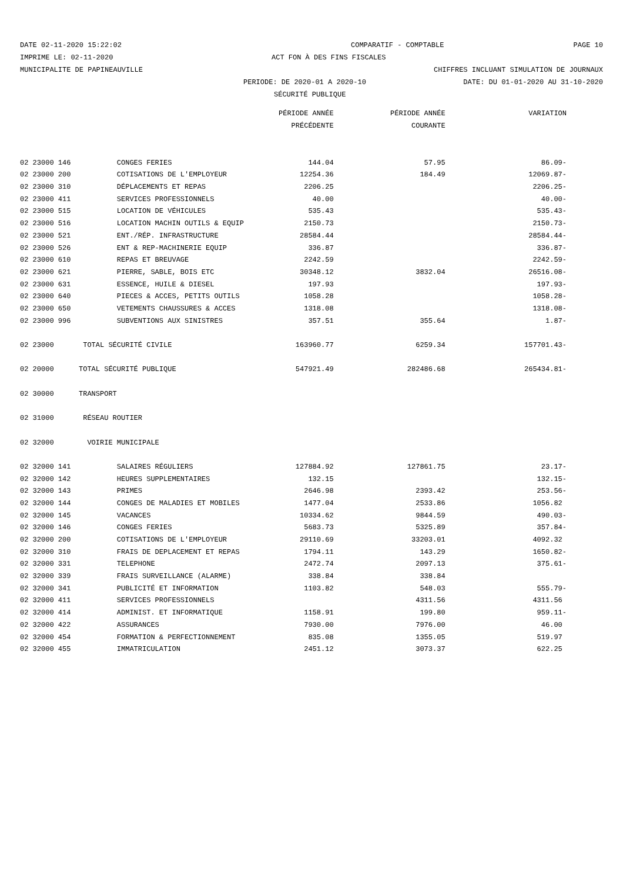DATE 02-11-2020 15:22:02 COMPARATIF - COMPTABLE PAGE 10
IMPRIME LE: 02-11-2020 ACT FON À DES FINS FISCALES
MUNICIPALITE DE PAPINEAUVILLE CHIFFRES INCLUANT SIMULATION DE JOURNAUX
PERIODE: DE 2020-01 A 2020-10 DATE: DU 01-01-2020 AU 31-10-2020
SÉCURITÉ PUBLIQUE
| | | PÉRIODE ANNÉE | PÉRIODE ANNÉE | VARIATION |
| --- | --- | --- | --- | --- |
| | | PRÉCÉDENTE | COURANTE | |
| 02 23000 146 | CONGES FERIES | 144.04 | 57.95 | 86.09- |
| 02 23000 200 | COTISATIONS DE L'EMPLOYEUR | 12254.36 | 184.49 | 12069.87- |
| 02 23000 310 | DÉPLACEMENTS ET REPAS | 2206.25 | | 2206.25- |
| 02 23000 411 | SERVICES PROFESSIONNELS | 40.00 | | 40.00- |
| 02 23000 515 | LOCATION DE VÉHICULES | 535.43 | | 535.43- |
| 02 23000 516 | LOCATION MACHIN OUTILS & EQUIP | 2150.73 | | 2150.73- |
| 02 23000 521 | ENT./RÉP. INFRASTRUCTURE | 28584.44 | | 28584.44- |
| 02 23000 526 | ENT & REP-MACHINERIE EQUIP | 336.87 | | 336.87- |
| 02 23000 610 | REPAS ET BREUVAGE | 2242.59 | | 2242.59- |
| 02 23000 621 | PIERRE, SABLE, BOIS ETC | 30348.12 | 3832.04 | 26516.08- |
| 02 23000 631 | ESSENCE, HUILE & DIESEL | 197.93 | | 197.93- |
| 02 23000 640 | PIECES & ACCES, PETITS OUTILS | 1058.28 | | 1058.28- |
| 02 23000 650 | VETEMENTS CHAUSSURES & ACCES | 1318.08 | | 1318.08- |
| 02 23000 996 | SUBVENTIONS AUX SINISTRES | 357.51 | 355.64 | 1.87- |
| 02 23000 | TOTAL SÉCURITÉ CIVILE | 163960.77 | 6259.34 | 157701.43- |
| 02 20000 | TOTAL SÉCURITÉ PUBLIQUE | 547921.49 | 282486.68 | 265434.81- |
| 02 30000 | TRANSPORT | | | |
| 02 31000 | RÉSEAU ROUTIER | | | |
| 02 32000 | VOIRIE MUNICIPALE | | | |
| 02 32000 141 | SALAIRES RÉGULIERS | 127884.92 | 127861.75 | 23.17- |
| 02 32000 142 | HEURES SUPPLEMENTAIRES | 132.15 | | 132.15- |
| 02 32000 143 | PRIMES | 2646.98 | 2393.42 | 253.56- |
| 02 32000 144 | CONGES DE MALADIES ET MOBILES | 1477.04 | 2533.86 | 1056.82 |
| 02 32000 145 | VACANCES | 10334.62 | 9844.59 | 490.03- |
| 02 32000 146 | CONGES FERIES | 5683.73 | 5325.89 | 357.84- |
| 02 32000 200 | COTISATIONS DE L'EMPLOYEUR | 29110.69 | 33203.01 | 4092.32 |
| 02 32000 310 | FRAIS DE DEPLACEMENT ET REPAS | 1794.11 | 143.29 | 1650.82- |
| 02 32000 331 | TELEPHONE | 2472.74 | 2097.13 | 375.61- |
| 02 32000 339 | FRAIS SURVEILLANCE (ALARME) | 338.84 | 338.84 | |
| 02 32000 341 | PUBLICITÉ ET INFORMATION | 1103.82 | 548.03 | 555.79- |
| 02 32000 411 | SERVICES PROFESSIONNELS | | 4311.56 | 4311.56 |
| 02 32000 414 | ADMINIST. ET INFORMATIQUE | 1158.91 | 199.80 | 959.11- |
| 02 32000 422 | ASSURANCES | 7930.00 | 7976.00 | 46.00 |
| 02 32000 454 | FORMATION & PERFECTIONNEMENT | 835.08 | 1355.05 | 519.97 |
| 02 32000 455 | IMMATRICULATION | 2451.12 | 3073.37 | 622.25 |